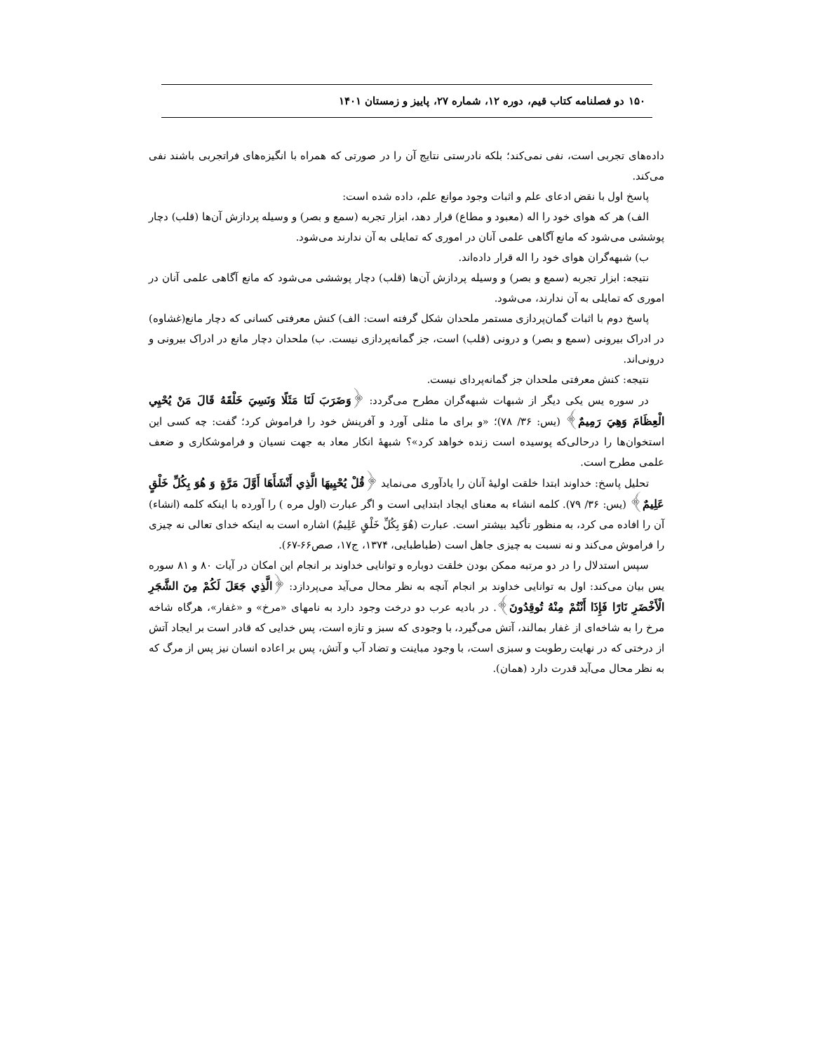۱۵۰ دو فصلنامه کتاب قیم، دوره ۱۲، شماره ۲۷، پاییز و زمستان ۱۴۰۱
داده‌های تجربی است، نفی نمی‌کند؛ بلکه نادرستی نتایج آن را در صورتی که همراه با انگیزه‌های فراتجربی باشند نفی می‌کند.
پاسخ اول با نقض ادعای علم و اثبات وجود موانع علم، داده شده است:
الف) هر که هوای خود را اله (معبود و مطاع) قرار دهد، ابزار تجربه (سمع و بصر) و وسیله پردازش آن‌ها (قلب) دچار پوششی می‌شود که مانع آگاهی علمی آنان در اموری که تمایلی به آن ندارند می‌شود.
ب) شبهه‌گران هوای خود را اله قرار داده‌اند.
نتیجه: ابزار تجربه (سمع و بصر) و وسیله پردازش آن‌ها (قلب) دچار پوششی می‌شود که مانع آگاهی علمی آنان در اموری که تمایلی به آن ندارند، می‌شود.
پاسخ دوم با اثبات گمان‌پردازی مستمر ملحدان شکل گرفته است: الف) کنش معرفتی کسانی که دچار مانع(غشاوه) در ادراک بیرونی (سمع و بصر) و درونی (قلب) است، جز گمانه‌پردازی نیست. ب) ملحدان دچار مانع در ادراک بیرونی و درونی‌اند.
نتیجه: کنش معرفتی ملحدان جز گمانه‌پردای نیست.
در سوره یس یکی دیگر از شبهات شبهه‌گران مطرح می‌گردد: ﴿وَضَرَبَ لَنَا مَثَلًا وَنَسِيَ خَلْقَهُ قَالَ مَنْ يُحْيِي الْعِظَامَ وَهِيَ رَمِيمٌ﴾ (یس: ۳۶/ ۷۸)؛ «و برای ما مثلی آورد و آفرینش خود را فراموش کرد؛ گفت: چه کسی این استخوان‌ها را درحالی‌که پوسیده است زنده خواهد کرد»؟ شبههٔ انکار معاد به جهت نسیان و فراموشکاری و ضعف علمی مطرح است.
تحلیل پاسخ: خداوند ابتدا خلقت اولیهٔ آنان را یادآوری می‌نماید ﴿قُلْ يُحْيِيهَا الَّذِي أَنْشَأَهَا أَوَّلَ مَرَّةٍ وَ هُوَ بِكُلِّ خَلْقٍ عَلِيمٌ﴾ (یس: ۳۶/ ۷۹). کلمه انشاء به معنای ایجاد ابتدایی است و اگر عبارت (اول مره ) را آورده با اینکه کلمه (انشاء) آن را افاده می کرد، به منظور تأکید بیشتر است. عبارت (هُوَ بِكُلِّ خَلْقٍ عَلِيمٌ) اشاره است به اینکه خدای تعالی نه چیزی را فراموش می‌کند و نه نسبت به چیزی جاهل است (طباطبایی، ۱۳۷۴، ج۱۷، صص۶۶-۶۷).
سپس استدلال را در دو مرتبه ممکن بودن خلقت دوباره و توانایی خداوند بر انجام این امکان در آیات ۸۰ و ۸۱ سوره یس بیان می‌کند: اول به توانایی خداوند بر انجام آنچه به نظر محال می‌آید می‌پردازد: ﴿الَّذِي جَعَلَ لَكُمْ مِنَ الشَّجَرِ الْأَخْضَرِ نَارًا فَإِذَا أَنْتُمْ مِنْهُ تُوقِدُونَ﴾. در بادیه عرب دو درخت وجود دارد به نامهای «مرخ» و «غفار»، هرگاه شاخه مرخ را به شاخه‌ای از غفار بمالند، آتش می‌گیرد، با وجودی که سبز و تازه است، پس خدایی که قادر است بر ایجاد آتش از درختی که در نهایت رطوبت و سبزی است، با وجود مباینت و تضاد آب و آتش، پس بر اعاده انسان نیز پس از مرگ که به نظر محال می‌آید قدرت دارد (همان).